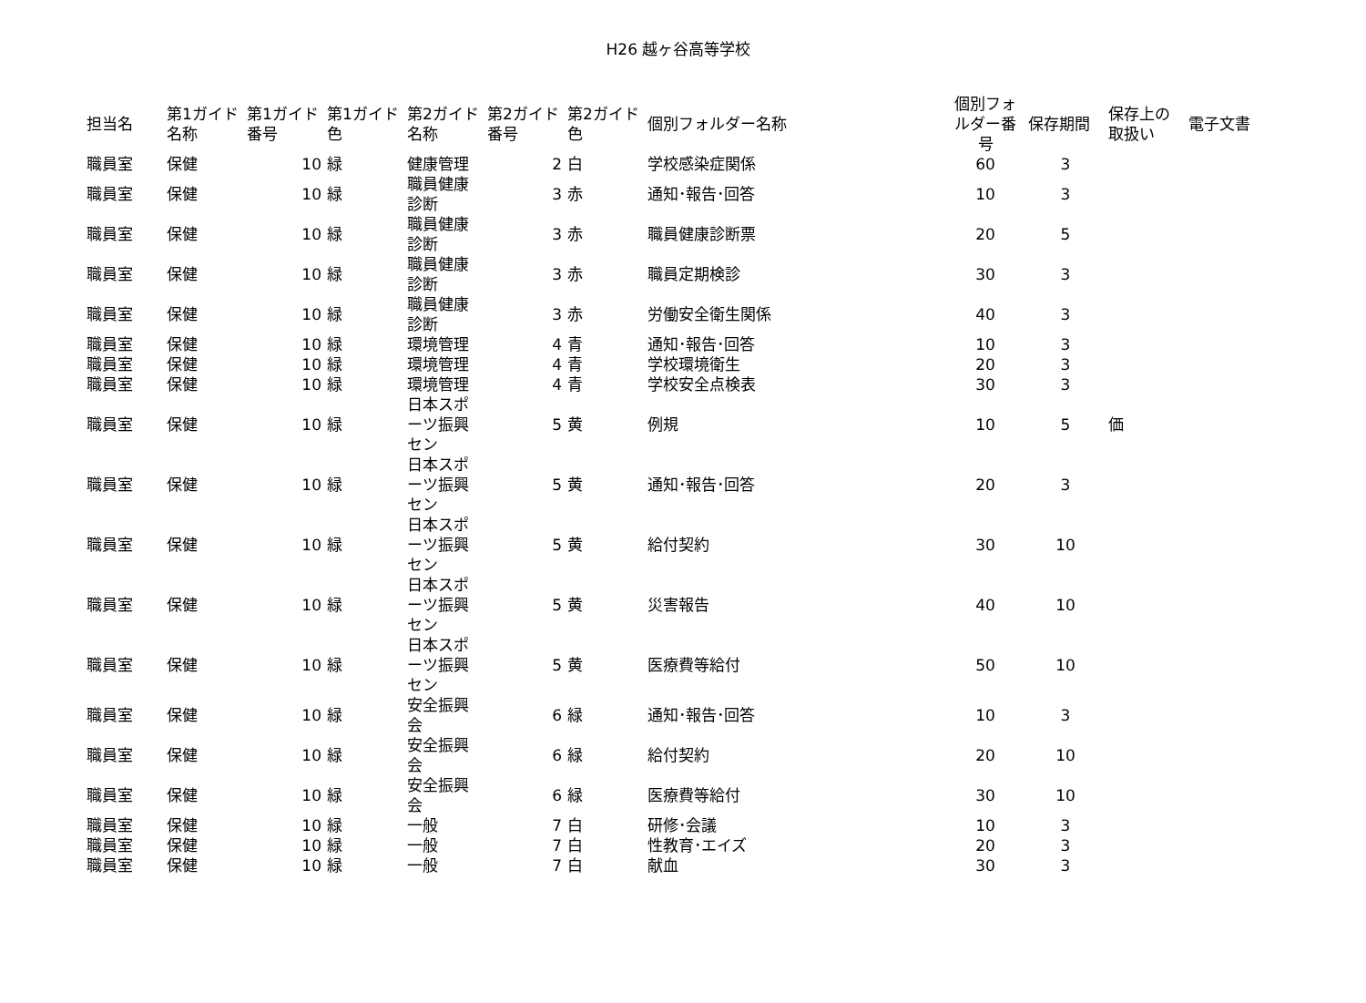H26 越ヶ谷高等学校
| 担当名 | 第1ガイド名称 | 第1ガイド番号 | 第1ガイド色 | 第2ガイド名称 | 第2ガイド番号 | 第2ガイド色 | 個別フォルダー名称 | 個別フォルダー番号 | 保存期間 | 保存上の取扱い | 電子文書 |
| --- | --- | --- | --- | --- | --- | --- | --- | --- | --- | --- | --- |
| 職員室 | 保健 | 10 | 緑 | 健康管理 | 2 | 白 | 学校感染症関係 | 60 | 3 | | |
| 職員室 | 保健 | 10 | 緑 | 職員健康診断 | 3 | 赤 | 通知･報告･回答 | 10 | 3 | | |
| 職員室 | 保健 | 10 | 緑 | 職員健康診断 | 3 | 赤 | 職員健康診断票 | 20 | 5 | | |
| 職員室 | 保健 | 10 | 緑 | 職員健康診断 | 3 | 赤 | 職員定期検診 | 30 | 3 | | |
| 職員室 | 保健 | 10 | 緑 | 職員健康診断 | 3 | 赤 | 労働安全衛生関係 | 40 | 3 | | |
| 職員室 | 保健 | 10 | 緑 | 環境管理 | 4 | 青 | 通知･報告･回答 | 10 | 3 | | |
| 職員室 | 保健 | 10 | 緑 | 環境管理 | 4 | 青 | 学校環境衛生 | 20 | 3 | | |
| 職員室 | 保健 | 10 | 緑 | 環境管理 | 4 | 青 | 学校安全点検表 | 30 | 3 | | |
| 職員室 | 保健 | 10 | 緑 | 日本スポーツ振興セン | 5 | 黄 | 例規 | 10 | 5 | 価 | |
| 職員室 | 保健 | 10 | 緑 | 日本スポーツ振興セン | 5 | 黄 | 通知･報告･回答 | 20 | 3 | | |
| 職員室 | 保健 | 10 | 緑 | 日本スポーツ振興セン | 5 | 黄 | 給付契約 | 30 | 10 | | |
| 職員室 | 保健 | 10 | 緑 | 日本スポーツ振興セン | 5 | 黄 | 災害報告 | 40 | 10 | | |
| 職員室 | 保健 | 10 | 緑 | 日本スポーツ振興セン | 5 | 黄 | 医療費等給付 | 50 | 10 | | |
| 職員室 | 保健 | 10 | 緑 | 安全振興会 | 6 | 緑 | 通知･報告･回答 | 10 | 3 | | |
| 職員室 | 保健 | 10 | 緑 | 安全振興会 | 6 | 緑 | 給付契約 | 20 | 10 | | |
| 職員室 | 保健 | 10 | 緑 | 安全振興会 | 6 | 緑 | 医療費等給付 | 30 | 10 | | |
| 職員室 | 保健 | 10 | 緑 | 一般 | 7 | 白 | 研修･会議 | 10 | 3 | | |
| 職員室 | 保健 | 10 | 緑 | 一般 | 7 | 白 | 性教育･エイズ | 20 | 3 | | |
| 職員室 | 保健 | 10 | 緑 | 一般 | 7 | 白 | 献血 | 30 | 3 | | |